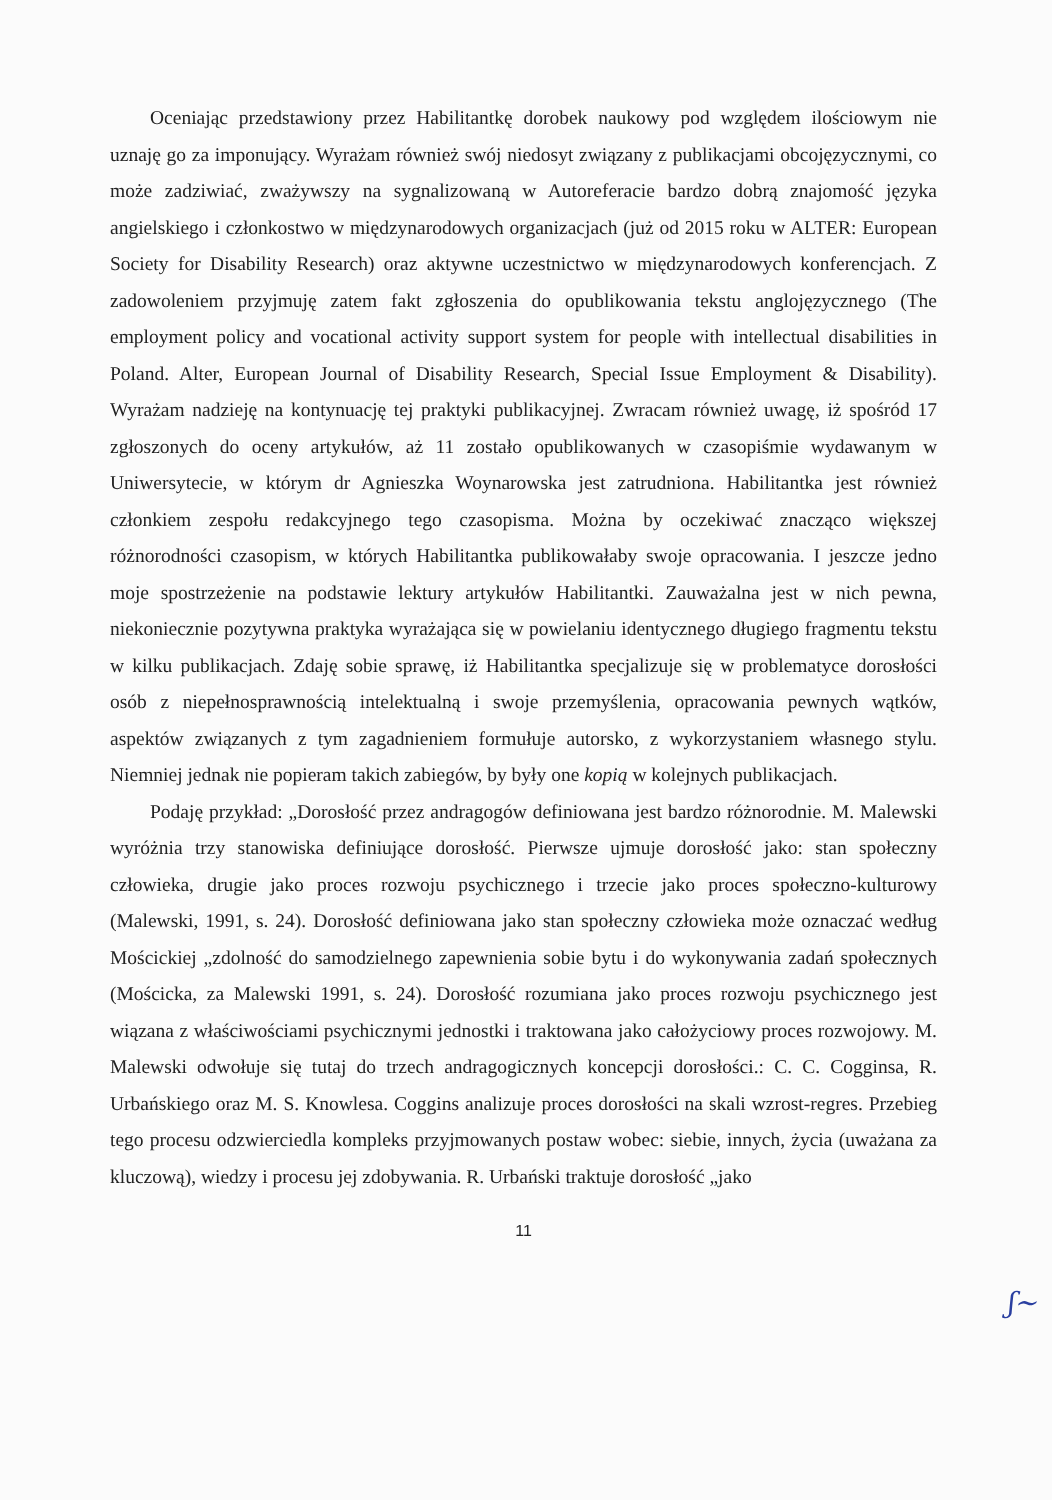Oceniając przedstawiony przez Habilitantkę dorobek naukowy pod względem ilościowym nie uznaję go za imponujący. Wyrażam również swój niedosyt związany z publikacjami obcojęzycznymi, co może zadziwiać, zważywszy na sygnalizowaną w Autoreferacie bardzo dobrą znajomość języka angielskiego i członkostwo w międzynarodowych organizacjach (już od 2015 roku w ALTER: European Society for Disability Research) oraz aktywne uczestnictwo w międzynarodowych konferencjach. Z zadowoleniem przyjmuję zatem fakt zgłoszenia do opublikowania tekstu anglojęzycznego (The employment policy and vocational activity support system for people with intellectual disabilities in Poland. Alter, European Journal of Disability Research, Special Issue Employment & Disability). Wyrażam nadzieję na kontynuację tej praktyki publikacyjnej. Zwracam również uwagę, iż spośród 17 zgłoszonych do oceny artykułów, aż 11 zostało opublikowanych w czasopiśmie wydawanym w Uniwersytecie, w którym dr Agnieszka Woynarowska jest zatrudniona. Habilitantka jest również członkiem zespołu redakcyjnego tego czasopisma. Można by oczekiwać znacząco większej różnorodności czasopism, w których Habilitantka publikowałaby swoje opracowania. I jeszcze jedno moje spostrzeżenie na podstawie lektury artykułów Habilitantki. Zauważalna jest w nich pewna, niekoniecznie pozytywna praktyka wyrażająca się w powielaniu identycznego długiego fragmentu tekstu w kilku publikacjach. Zdaję sobie sprawę, iż Habilitantka specjalizuje się w problematyce dorosłości osób z niepełnosprawnością intelektualną i swoje przemyślenia, opracowania pewnych wątków, aspektów związanych z tym zagadnieniem formułuje autorsko, z wykorzystaniem własnego stylu. Niemniej jednak nie popieram takich zabiegów, by były one kopią w kolejnych publikacjach.
Podaję przykład: „Dorosłość przez andragogów definiowana jest bardzo różnorodnie. M. Malewski wyróżnia trzy stanowiska definiujące dorosłość. Pierwsze ujmuje dorosłość jako: stan społeczny człowieka, drugie jako proces rozwoju psychicznego i trzecie jako proces społeczno-kulturowy (Malewski, 1991, s. 24). Dorosłość definiowana jako stan społeczny człowieka może oznaczać według Mościckiej „zdolność do samodzielnego zapewnienia sobie bytu i do wykonywania zadań społecznych (Mościcka, za Malewski 1991, s. 24). Dorosłość rozumiana jako proces rozwoju psychicznego jest wiązana z właściwościami psychicznymi jednostki i traktowana jako całożyciowy proces rozwojowy. M. Malewski odwołuje się tutaj do trzech andragogicznych koncepcji dorosłości.: C. C. Cogginsa, R. Urbańskiego oraz M. S. Knowlesa. Coggins analizuje proces dorosłości na skali wzrost-regres. Przebieg tego procesu odzwierciedla kompleks przyjmowanych postaw wobec: siebie, innych, życia (uważana za kluczową), wiedzy i procesu jej zdobywania. R. Urbański traktuje dorosłość „jako
11
ʃ~